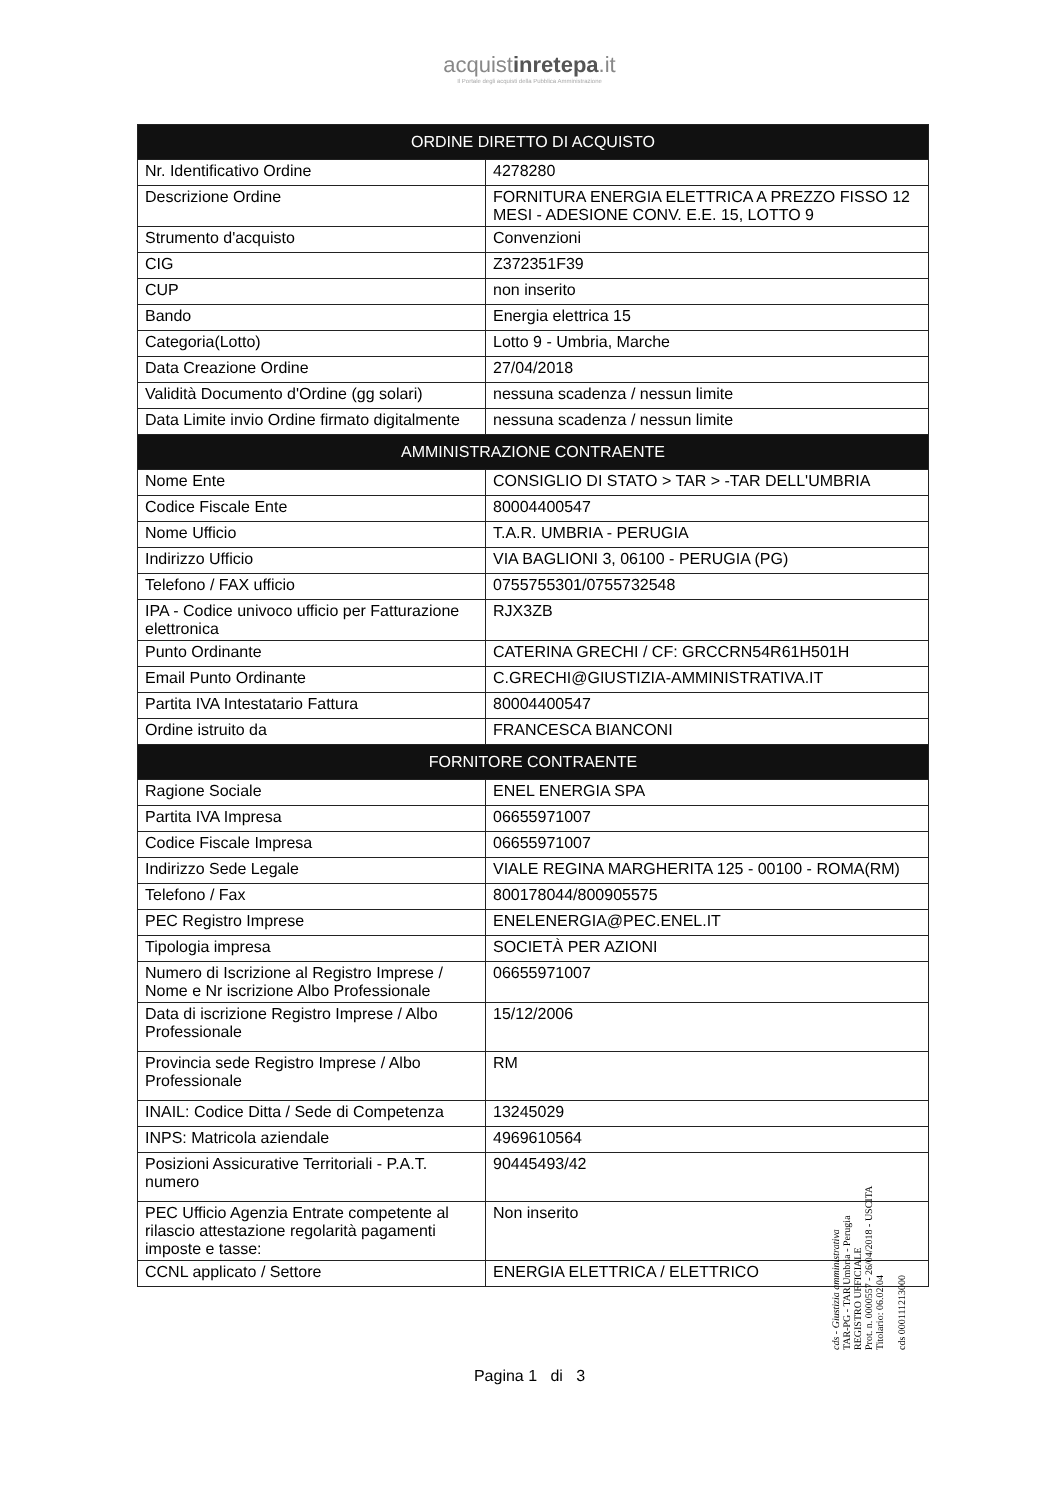acquistinrete pa.it
Il Portale degli acquisti della Pubblica Amministrazione
| ORDINE DIRETTO DI ACQUISTO | |
| --- | --- |
| Nr. Identificativo Ordine | 4278280 |
| Descrizione Ordine | FORNITURA ENERGIA ELETTRICA A PREZZO FISSO 12 MESI - ADESIONE CONV. E.E. 15, LOTTO 9 |
| Strumento d'acquisto | Convenzioni |
| CIG | Z372351F39 |
| CUP | non inserito |
| Bando | Energia elettrica 15 |
| Categoria(Lotto) | Lotto 9 - Umbria, Marche |
| Data Creazione Ordine | 27/04/2018 |
| Validità Documento d'Ordine (gg solari) | nessuna scadenza / nessun limite |
| Data Limite invio Ordine firmato digitalmente | nessuna scadenza / nessun limite |
| AMMINISTRAZIONE CONTRAENTE | |
| Nome Ente | CONSIGLIO DI STATO > TAR > -TAR DELL'UMBRIA |
| Codice Fiscale Ente | 80004400547 |
| Nome Ufficio | T.A.R. UMBRIA - PERUGIA |
| Indirizzo Ufficio | VIA BAGLIONI 3, 06100 - PERUGIA (PG) |
| Telefono / FAX ufficio | 0755755301/0755732548 |
| IPA - Codice univoco ufficio per Fatturazione elettronica | RJX3ZB |
| Punto Ordinante | CATERINA GRECHI / CF: GRCCRN54R61H501H |
| Email Punto Ordinante | C.GRECHI@GIUSTIZIA-AMMINISTRATIVA.IT |
| Partita IVA Intestatario Fattura | 80004400547 |
| Ordine istruito da | FRANCESCA BIANCONI |
| FORNITORE CONTRAENTE | |
| Ragione Sociale | ENEL ENERGIA SPA |
| Partita IVA Impresa | 06655971007 |
| Codice Fiscale Impresa | 06655971007 |
| Indirizzo Sede Legale | VIALE REGINA MARGHERITA 125 - 00100 - ROMA(RM) |
| Telefono / Fax | 800178044/800905575 |
| PEC Registro Imprese | ENELENERGIA@PEC.ENEL.IT |
| Tipologia impresa | SOCIETÀ PER AZIONI |
| Numero di Iscrizione al Registro Imprese / Nome e Nr iscrizione Albo Professionale | 06655971007 |
| Data di iscrizione Registro Imprese / Albo Professionale | 15/12/2006 |
| Provincia sede Registro Imprese / Albo Professionale | RM |
| INAIL: Codice Ditta / Sede di Competenza | 13245029 |
| INPS: Matricola aziendale | 4969610564 |
| Posizioni Assicurative Territoriali - P.A.T. numero | 90445493/42 |
| PEC Ufficio Agenzia Entrate competente al rilascio attestazione regolarità pagamenti imposte e tasse: | Non inserito |
| CCNL applicato / Settore | ENERGIA ELETTRICA / ELETTRICO |
cds - Giustizia amministrativa
TAR-PG - TAR Umbria - Perugia
REGISTRO UFFICIALE
Prot. n. 0000557 - 26/04/2018 - USCITA
Titolario: 06.02.04
cds 000111213000
Pagina 1 di 3